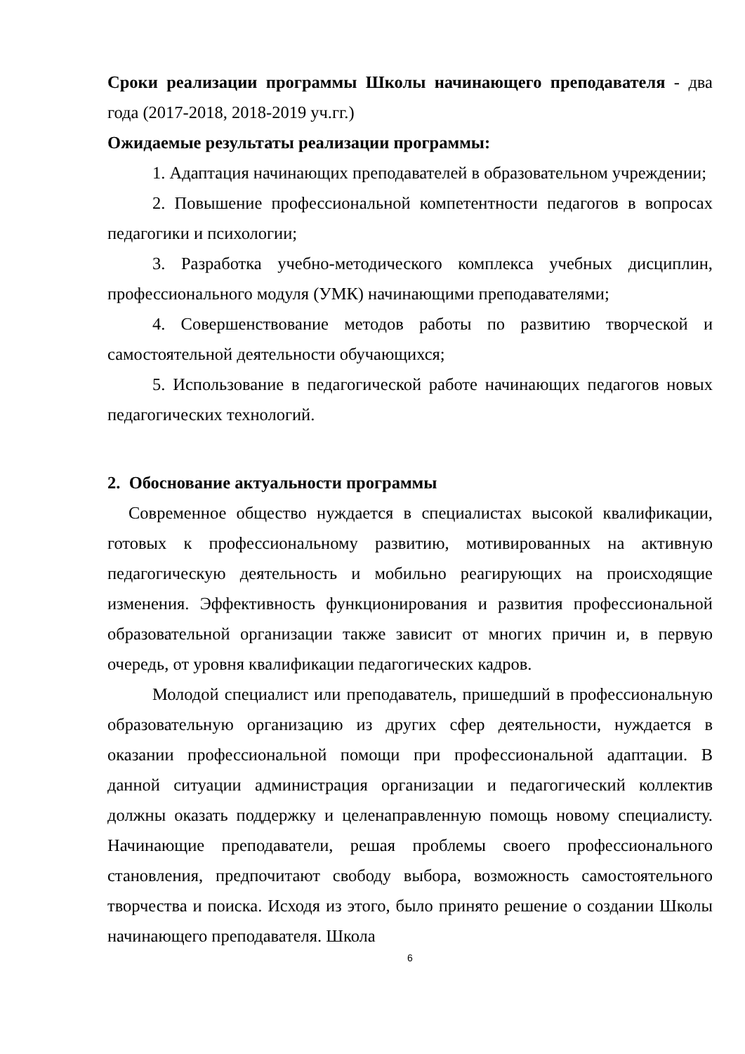Сроки реализации программы Школы начинающего преподавателя - два года (2017-2018, 2018-2019 уч.гг.)
Ожидаемые результаты реализации программы:
1. Адаптация начинающих преподавателей в образовательном учреждении;
2. Повышение профессиональной компетентности педагогов в вопросах педагогики и психологии;
3. Разработка учебно-методического комплекса учебных дисциплин, профессионального модуля (УМК) начинающими преподавателями;
4. Совершенствование методов работы по развитию творческой и самостоятельной деятельности обучающихся;
5. Использование в педагогической работе начинающих педагогов новых педагогических технологий.
2. Обоснование актуальности программы
Современное общество нуждается в специалистах высокой квалификации, готовых к профессиональному развитию, мотивированных на активную педагогическую деятельность и мобильно реагирующих на происходящие изменения. Эффективность функционирования и развития профессиональной образовательной организации также зависит от многих причин и, в первую очередь, от уровня квалификации педагогических кадров.
Молодой специалист или преподаватель, пришедший в профессиональную образовательную организацию из других сфер деятельности, нуждается в оказании профессиональной помощи при профессиональной адаптации. В данной ситуации администрация организации и педагогический коллектив должны оказать поддержку и целенаправленную помощь новому специалисту. Начинающие преподаватели, решая проблемы своего профессионального становления, предпочитают свободу выбора, возможность самостоятельного творчества и поиска. Исходя из этого, было принято решение о создании Школы начинающего преподавателя. Школа
6